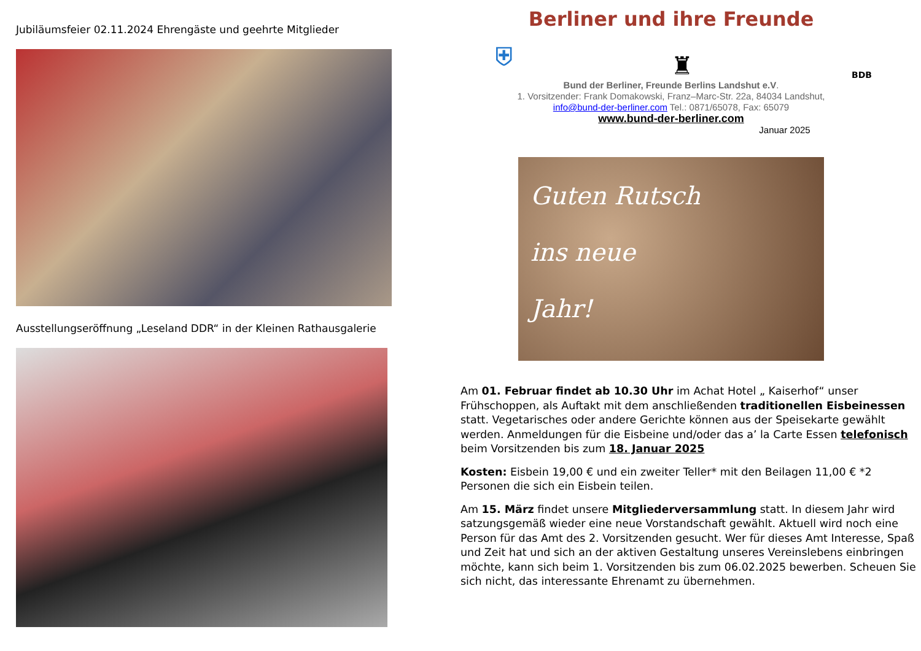Jubiläumsfeier 02.11.2024 Ehrengäste und geehrte Mitglieder
Ausstellungseröffnung „Leseland DDR“ in der Kleinen Rathausgalerie
Berliner und ihre Freunde
⛨ ♜ BDB
Bund der Berliner, Freunde Berlins Landshut e.V.
1. Vorsitzender: Frank Domakowski, Franz–Marc-Str. 22a, 84034 Landshut,
info@bund-der-berliner.com Tel.: 0871/65078, Fax: 65079
www.bund-der-berliner.com
Januar 2025
Guten Rutsch
ins neue
Jahr!
Am 01. Februar findet ab 10.30 Uhr im Achat Hotel „ Kaiserhof“ unser Frühschoppen, als Auftakt mit dem anschließenden traditionellen Eisbeinessen statt. Vegetarisches oder andere Gerichte können aus der Speisekarte gewählt werden. Anmeldungen für die Eisbeine und/oder das a’ la Carte Essen telefonisch beim Vorsitzenden bis zum 18. Januar 2025
Kosten: Eisbein 19,00 € und ein zweiter Teller* mit den Beilagen 11,00 € *2 Personen die sich ein Eisbein teilen.
Am 15. März findet unsere Mitgliederversammlung statt. In diesem Jahr wird satzungsgemäß wieder eine neue Vorstandschaft gewählt. Aktuell wird noch eine Person für das Amt des 2. Vorsitzenden gesucht. Wer für dieses Amt Interesse, Spaß und Zeit hat und sich an der aktiven Gestaltung unseres Vereinslebens einbringen möchte, kann sich beim 1. Vorsitzenden bis zum 06.02.2025 bewerben. Scheuen Sie sich nicht, das interessante Ehrenamt zu übernehmen.